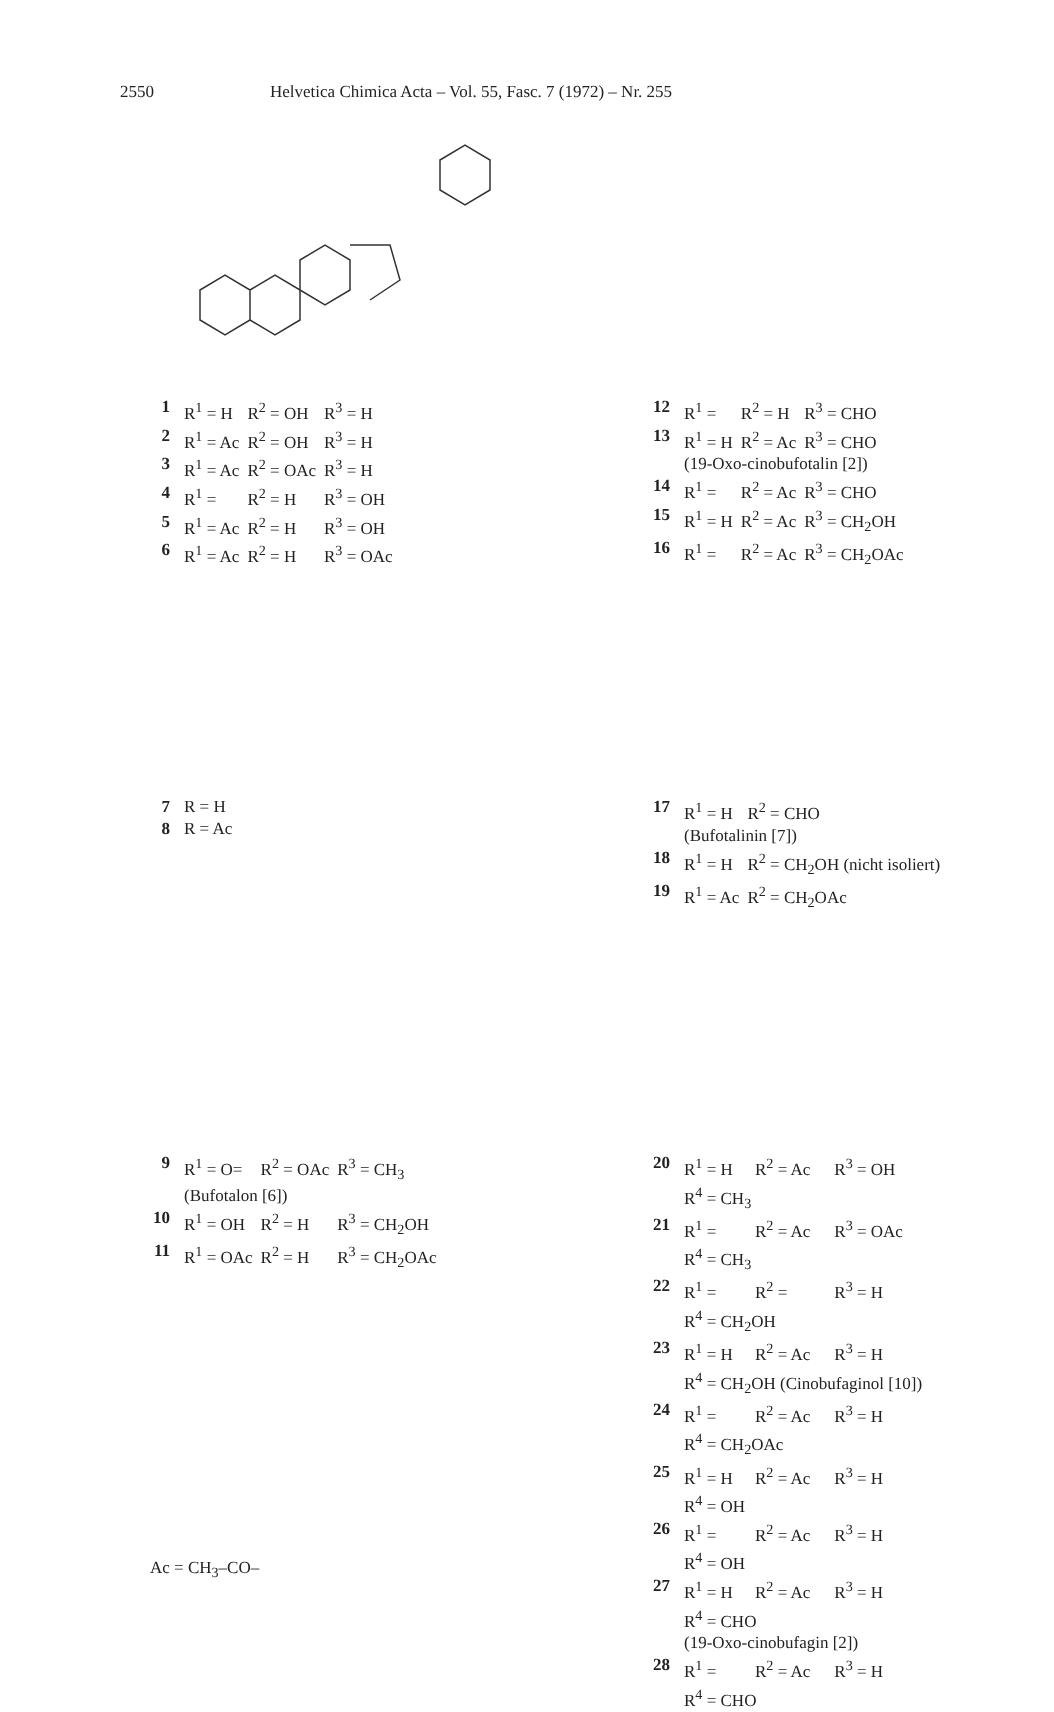2550 Helvetica Chimica Acta – Vol. 55, Fasc. 7 (1972) – Nr. 255
| 1 | R<sup>1</sup> = H | R<sup>2</sup> = OH | R<sup>3</sup> = H |
| 2 | R<sup>1</sup> = Ac | R<sup>2</sup> = OH | R<sup>3</sup> = H |
| 3 | R<sup>1</sup> = Ac | R<sup>2</sup> = OAc | R<sup>3</sup> = H |
| 4 | R<sup>1</sup> = | R<sup>2</sup> = H | R<sup>3</sup> = OH |
| 5 | R<sup>1</sup> = Ac | R<sup>2</sup> = H | R<sup>3</sup> = OH |
| 6 | R<sup>1</sup> = Ac | R<sup>2</sup> = H | R<sup>3</sup> = OAc |
| 12 | R<sup>1</sup> = | R<sup>2</sup> = H | R<sup>3</sup> = CHO |
| 13 | R<sup>1</sup> = H | R<sup>2</sup> = Ac | R<sup>3</sup> = CHO |
| | (19-Oxo-cinobufotalin [2]) | | |
| 14 | R<sup>1</sup> = | R<sup>2</sup> = Ac | R<sup>3</sup> = CHO |
| 15 | R<sup>1</sup> = H | R<sup>2</sup> = Ac | R<sup>3</sup> = CH<sub>2</sub>OH |
| 16 | R<sup>1</sup> = | R<sup>2</sup> = Ac | R<sup>3</sup> = CH<sub>2</sub>OAc |
| 7 | R = H |
| 8 | R = Ac |
| 17 | R<sup>1</sup> = H | R<sup>2</sup> = CHO |
| | (Bufotalinin [7]) | |
| 18 | R<sup>1</sup> = H | R<sup>2</sup> = CH<sub>2</sub>OH (nicht isoliert) |
| 19 | R<sup>1</sup> = Ac | R<sup>2</sup> = CH<sub>2</sub>OAc |
| 9 | R<sup>1</sup> = O= | R<sup>2</sup> = OAc | R<sup>3</sup> = CH<sub>3</sub> |
| | (Bufotalon [6]) | | |
| 10 | R<sup>1</sup> = OH | R<sup>2</sup> = H | R<sup>3</sup> = CH<sub>2</sub>OH |
| 11 | R<sup>1</sup> = OAc | R<sup>2</sup> = H | R<sup>3</sup> = CH<sub>2</sub>OAc |
| 20 | R<sup>1</sup> = H | R<sup>2</sup> = Ac | R<sup>3</sup> = OH |
| | R<sup>4</sup> = CH<sub>3</sub> | | |
| 21 | R<sup>1</sup> = | R<sup>2</sup> = Ac | R<sup>3</sup> = OAc |
| | R<sup>4</sup> = CH<sub>3</sub> | | |
| 22 | R<sup>1</sup> = | R<sup>2</sup> = | R<sup>3</sup> = H |
| | R<sup>4</sup> = CH<sub>2</sub>OH | | |
| 23 | R<sup>1</sup> = H | R<sup>2</sup> = Ac | R<sup>3</sup> = H |
| | R<sup>4</sup> = CH<sub>2</sub>OH (Cinobufaginol [10]) | | |
| 24 | R<sup>1</sup> = | R<sup>2</sup> = Ac | R<sup>3</sup> = H |
| | R<sup>4</sup> = CH<sub>2</sub>OAc | | |
| 25 | R<sup>1</sup> = H | R<sup>2</sup> = Ac | R<sup>3</sup> = H |
| | R<sup>4</sup> = OH | | |
| 26 | R<sup>1</sup> = | R<sup>2</sup> = Ac | R<sup>3</sup> = H |
| | R<sup>4</sup> = OH | | |
| 27 | R<sup>1</sup> = H | R<sup>2</sup> = Ac | R<sup>3</sup> = H |
| | R<sup>4</sup> = CHO | | |
| | (19-Oxo-cinobufagin [2]) | | |
| 28 | R<sup>1</sup> = | R<sup>2</sup> = Ac | R<sup>3</sup> = H |
| | R<sup>4</sup> = CHO | | |
Ac = CH<sub>3</sub>–CO–